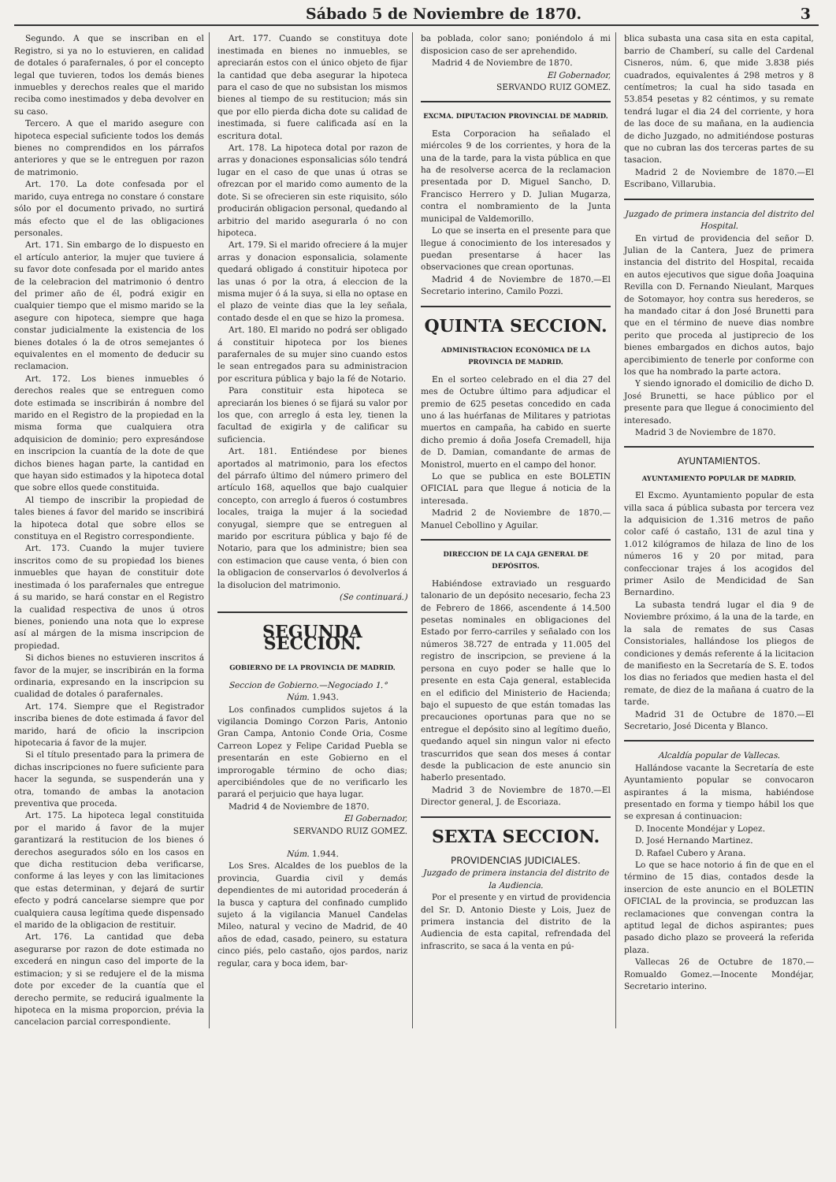Sábado 5 de Noviembre de 1870. 3
Segundo. A que se inscriban en el Registro, si ya no lo estuvieren, en calidad de dotales ó parafernales, ó por el concepto legal que tuvieren, todos los demás bienes inmuebles y derechos reales que el marido reciba como inestimados y deba devolver en su caso.
Tercero. A que el marido asegure con hipoteca especial suficiente todos los demás bienes no comprendidos en los párrafos anteriores y que se le entreguen por razon de matrimonio.
Art. 170. La dote confesada por el marido, cuya entrega no constare ó constare sólo por el documento privado, no surtirá más efecto que el de las obligaciones personales.
Art. 171. Sin embargo de lo dispuesto en el artículo anterior, la mujer que tuviere á su favor dote confesada por el marido antes de la celebracion del matrimonio ó dentro del primer año de él, podrá exigir en cualquier tiempo que el mismo marido se la asegure con hipoteca, siempre que haga constar judicialmente la existencia de los bienes dotales ó la de otros semejantes ó equivalentes en el momento de deducir su reclamacion.
Art. 172. Los bienes inmuebles ó derechos reales que se entreguen como dote estimada se inscribirán á nombre del marido en el Registro de la propiedad en la misma forma que cualquiera otra adquisicion de dominio; pero expresándose en inscripcion la cuantía de la dote de que dichos bienes hagan parte, la cantidad en que hayan sido estimados y la hipoteca dotal que sobre ellos quede constituida.
Al tiempo de inscribir la propiedad de tales bienes á favor del marido se inscribirá la hipoteca dotal que sobre ellos se constituya en el Registro correspondiente.
Art. 173. Cuando la mujer tuviere inscritos como de su propiedad los bienes inmuebles que hayan de constituir dote inestimada ó los parafernales que entregue á su marido, se hará constar en el Registro la cualidad respectiva de unos ú otros bienes, poniendo una nota que lo exprese así al márgen de la misma inscripcion de propiedad.
Si dichos bienes no estuvieren inscritos á favor de la mujer, se inscribirán en la forma ordinaria, expresando en la inscripcion su cualidad de dotales ó parafernales.
Art. 174. Siempre que el Registrador inscriba bienes de dote estimada á favor del marido, hará de oficio la inscripcion hipotecaria á favor de la mujer.
Si el título presentado para la primera de dichas inscripciones no fuere suficiente para hacer la segunda, se suspenderán una y otra, tomando de ambas la anotacion preventiva que proceda.
Art. 175. La hipoteca legal constituida por el marido á favor de la mujer garantizará la restitucion de los bienes ó derechos asegurados sólo en los casos en que dicha restitucion deba verificarse, conforme á las leyes y con las limitaciones que estas determinan, y dejará de surtir efecto y podrá cancelarse siempre que por cualquiera causa legítima quede dispensado el marido de la obligacion de restituir.
Art. 176. La cantidad que deba asegurarse por razon de dote estimada no excederá en ningun caso del importe de la estimacion; y si se redujere el de la misma dote por exceder de la cuantía que el derecho permite, se reducirá igualmente la hipoteca en la misma proporcion, prévia la cancelacion parcial correspondiente.
Art. 177. Cuando se constituya dote inestimada en bienes no inmuebles, se apreciarán estos con el único objeto de fijar la cantidad que deba asegurar la hipoteca para el caso de que no subsistan los mismos bienes al tiempo de su restitucion; más sin que por ello pierda dicha dote su calidad de inestimada, si fuere calificada así en la escritura dotal.
Art. 178. La hipoteca dotal por razon de arras y donaciones esponsalicias sólo tendrá lugar en el caso de que unas ú otras se ofrezcan por el marido como aumento de la dote. Si se ofrecieren sin este riquisito, sólo producirán obligacion personal, quedando al arbitrio del marido asegurarla ó no con hipoteca.
Art. 179. Si el marido ofreciere á la mujer arras y donacion esponsalicia, solamente quedará obligado á constituir hipoteca por las unas ó por la otra, á eleccion de la misma mujer ó á la suya, si ella no optase en el plazo de veinte dias que la ley señala, contado desde el en que se hizo la promesa.
Art. 180. El marido no podrá ser obligado á constituir hipoteca por los bienes parafernales de su mujer sino cuando estos le sean entregados para su administracion por escritura pública y bajo la fé de Notario.
Para constituir esta hipoteca se apreciarán los bienes ó se fijará su valor por los que, con arreglo á esta ley, tienen la facultad de exigirla y de calificar su suficiencia.
Art. 181. Entiéndese por bienes aportados al matrimonio, para los efectos del párrafo último del número primero del artículo 168, aquellos que bajo cualquier concepto, con arreglo á fueros ó costumbres locales, traiga la mujer á la sociedad conyugal, siempre que se entreguen al marido por escritura pública y bajo fé de Notario, para que los administre; bien sea con estimacion que cause venta, ó bien con la obligacion de conservarlos ó devolverlos á la disolucion del matrimonio.
(Se continuará.)
SEGUNDA SECCION.
GOBIERNO DE LA PROVINCIA DE MADRID.
Seccion de Gobierno.—Negociado 1.°
Núm. 1.943.
Los confinados cumplidos sujetos á la vigilancia Domingo Corzon Paris, Antonio Gran Campa, Antonio Conde Oria, Cosme Carreon Lopez y Felipe Caridad Puebla se presentarán en este Gobierno en el improrogable término de ocho dias; apercibiéndoles que de no verificarlo les parará el perjuicio que haya lugar.
Madrid 4 de Noviembre de 1870.
El Gobernador,
SERVANDO RUIZ GOMEZ.
Núm. 1.944.
Los Sres. Alcaldes de los pueblos de la provincia, Guardia civil y demás dependientes de mi autoridad procederán á la busca y captura del confinado cumplido sujeto á la vigilancia Manuel Candelas Mileo, natural y vecino de Madrid, de 40 años de edad, casado, peinero, su estatura cinco piés, pelo castaño, ojos pardos, nariz regular, cara y boca idem, bar-
ba poblada, color sano; poniéndolo á mi disposicion caso de ser aprehendido.
Madrid 4 de Noviembre de 1870.
El Gobernador,
SERVANDO RUIZ GOMEZ.
EXCMA. DIPUTACION PROVINCIAL DE MADRID.
Esta Corporacion ha señalado el miércoles 9 de los corrientes, y hora de la una de la tarde, para la vista pública en que ha de resolverse acerca de la reclamacion presentada por D. Miguel Sancho, D. Francisco Herrero y D. Julian Mugarza, contra el nombramiento de la Junta municipal de Valdemorillo.
Lo que se inserta en el presente para que llegue á conocimiento de los interesados y puedan presentarse á hacer las observaciones que crean oportunas.
Madrid 4 de Noviembre de 1870.—El Secretario interino, Camilo Pozzi.
QUINTA SECCION.
ADMINISTRACION ECONÓMICA DE LA PROVINCIA DE MADRID.
En el sorteo celebrado en el dia 27 del mes de Octubre último para adjudicar el premio de 625 pesetas concedido en cada uno á las huérfanas de Militares y patriotas muertos en campaña, ha cabido en suerte dicho premio á doña Josefa Cremadell, hija de D. Damian, comandante de armas de Monistrol, muerto en el campo del honor.
Lo que se publica en este BOLETIN OFICIAL para que llegue á noticia de la interesada.
Madrid 2 de Noviembre de 1870.—Manuel Cebollino y Aguilar.
DIRECCION DE LA CAJA GENERAL DE DEPÓSITOS.
Habiéndose extraviado un resguardo talonario de un depósito necesario, fecha 23 de Febrero de 1866, ascendente á 14.500 pesetas nominales en obligaciones del Estado por ferro-carriles y señalado con los números 38.727 de entrada y 11.005 del registro de inscripcion, se previene á la persona en cuyo poder se halle que lo presente en esta Caja general, establecida en el edificio del Ministerio de Hacienda; bajo el supuesto de que están tomadas las precauciones oportunas para que no se entregue el depósito sino al legítimo dueño, quedando aquel sin ningun valor ni efecto trascurridos que sean dos meses á contar desde la publicacion de este anuncio sin haberlo presentado.
Madrid 3 de Noviembre de 1870.—El Director general, J. de Escoriaza.
SEXTA SECCION.
PROVIDENCIAS JUDICIALES.
Juzgado de primera instancia del distrito de la Audiencia.
Por el presente y en virtud de providencia del Sr. D. Antonio Dieste y Lois, Juez de primera instancia del distrito de la Audiencia de esta capital, refrendada del infrascrito, se saca á la venta en pú-
blica subasta una casa sita en esta capital, barrio de Chamberí, su calle del Cardenal Cisneros, núm. 6, que mide 3.838 piés cuadrados, equivalentes á 298 metros y 8 centímetros; la cual ha sido tasada en 53.854 pesetas y 82 céntimos, y su remate tendrá lugar el dia 24 del corriente, y hora de las doce de su mañana, en la audiencia de dicho Juzgado, no admitiéndose posturas que no cubran las dos terceras partes de su tasacion.
Madrid 2 de Noviembre de 1870.—El Escribano, Villarubia.
Juzgado de primera instancia del distrito del Hospital.
En virtud de providencia del señor D. Julian de la Cantera, Juez de primera instancia del distrito del Hospital, recaida en autos ejecutivos que sigue doña Joaquina Revilla con D. Fernando Nieulant, Marques de Sotomayor, hoy contra sus herederos, se ha mandado citar á don José Brunetti para que en el término de nueve dias nombre perito que proceda al justiprecio de los bienes embargados en dichos autos, bajo apercibimiento de tenerle por conforme con los que ha nombrado la parte actora.
Y siendo ignorado el domicilio de dicho D. José Brunetti, se hace público por el presente para que llegue á conocimiento del interesado.
Madrid 3 de Noviembre de 1870.
AYUNTAMIENTOS.
AYUNTAMIENTO POPULAR DE MADRID.
El Excmo. Ayuntamiento popular de esta villa saca á pública subasta por tercera vez la adquisicion de 1.316 metros de paño color café ó castaño, 131 de azul tina y 1.012 kilógramos de hilaza de lino de los números 16 y 20 por mitad, para confeccionar trajes á los acogidos del primer Asilo de Mendicidad de San Bernardino.
La subasta tendrá lugar el dia 9 de Noviembre próximo, á la una de la tarde, en la sala de remates de sus Casas Consistoriales, hallándose los pliegos de condiciones y demás referente á la licitacion de manifiesto en la Secretaría de S. E. todos los dias no feriados que medien hasta el del remate, de diez de la mañana á cuatro de la tarde.
Madrid 31 de Octubre de 1870.—El Secretario, José Dicenta y Blanco.
Alcaldía popular de Vallecas.
Hallándose vacante la Secretaría de este Ayuntamiento popular se convocaron aspirantes á la misma, habiéndose presentado en forma y tiempo hábil los que se expresan á continuacion:
D. Inocente Mondéjar y Lopez.
D. José Hernando Martinez.
D. Rafael Cubero y Arana.
Lo que se hace notorio á fin de que en el término de 15 dias, contados desde la insercion de este anuncio en el BOLETIN OFICIAL de la provincia, se produzcan las reclamaciones que convengan contra la aptitud legal de dichos aspirantes; pues pasado dicho plazo se proveerá la referida plaza.
Vallecas 26 de Octubre de 1870.—Romualdo Gomez.—Inocente Mondéjar, Secretario interino.